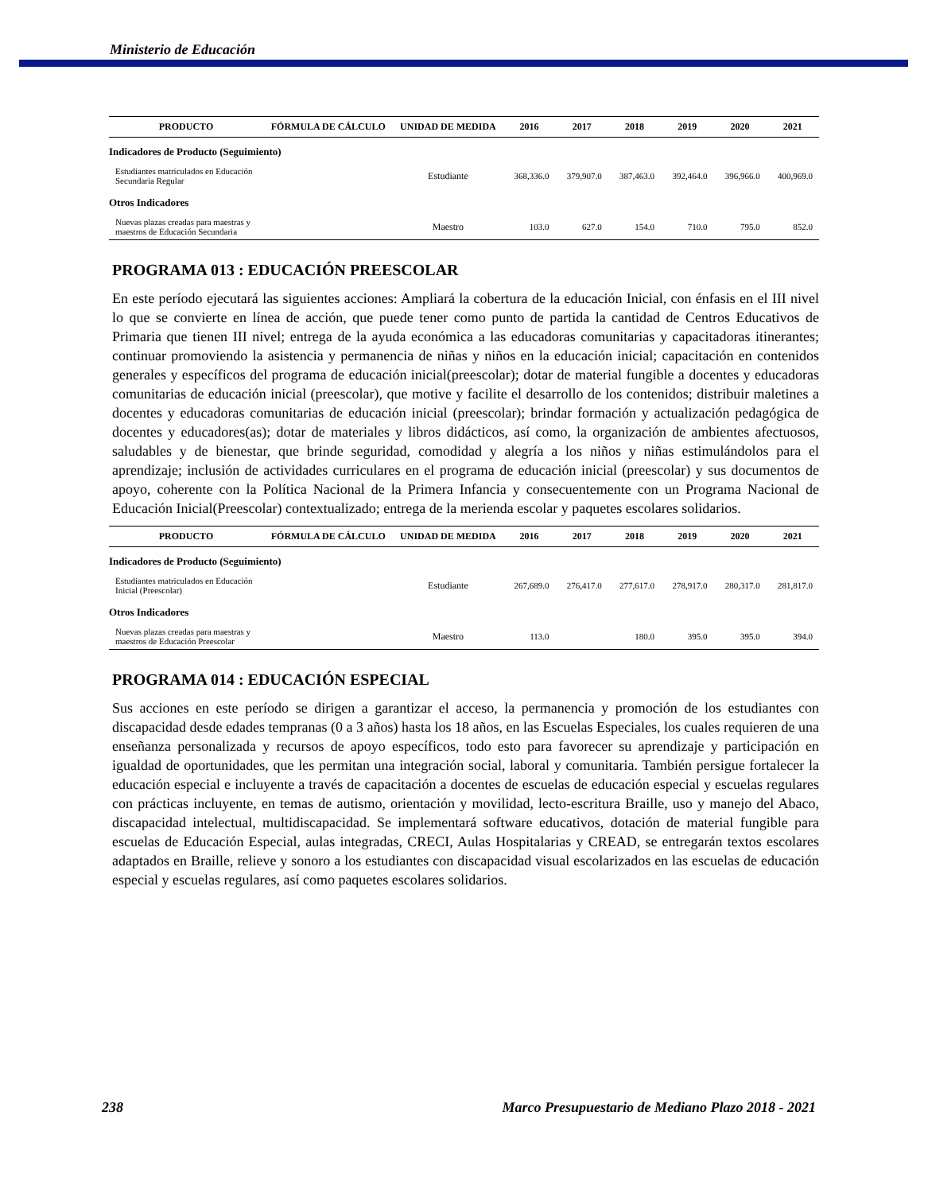Ministerio de Educación
| PRODUCTO | FÓRMULA DE CÁLCULO | UNIDAD DE MEDIDA | 2016 | 2017 | 2018 | 2019 | 2020 | 2021 |
| --- | --- | --- | --- | --- | --- | --- | --- | --- |
| Indicadores de Producto (Seguimiento) | | | | | | | | |
| Estudiantes matriculados en Educación Secundaria Regular | | Estudiante | 368,336.0 | 379,907.0 | 387,463.0 | 392,464.0 | 396,966.0 | 400,969.0 |
| Otros Indicadores | | | | | | | | |
| Nuevas plazas creadas para maestras y maestros de Educación Secundaria | | Maestro | 103.0 | 627.0 | 154.0 | 710.0 | 795.0 | 852.0 |
PROGRAMA 013 : EDUCACIÓN PREESCOLAR
En este período ejecutará las siguientes acciones: Ampliará la cobertura de la educación Inicial, con énfasis en el III nivel lo que se convierte en línea de acción, que puede tener como punto de partida la cantidad de Centros Educativos de Primaria que tienen III nivel; entrega de la ayuda económica a las educadoras comunitarias y capacitadoras itinerantes; continuar promoviendo la asistencia y permanencia de niñas y niños en la educación inicial; capacitación en contenidos generales y específicos del programa de educación inicial(preescolar); dotar de material fungible a docentes y educadoras comunitarias de educación inicial (preescolar), que motive y facilite el desarrollo de los contenidos; distribuir maletines a docentes y educadoras comunitarias de educación inicial (preescolar); brindar formación y actualización pedagógica de docentes y educadores(as); dotar de materiales y libros didácticos, así como, la organización de ambientes afectuosos, saludables y de bienestar, que brinde seguridad, comodidad y alegría a los niños y niñas estimulándolos para el aprendizaje; inclusión de actividades curriculares en el programa de educación inicial (preescolar) y sus documentos de apoyo, coherente con la Política Nacional de la Primera Infancia y consecuentemente con un Programa Nacional de Educación Inicial(Preescolar) contextualizado; entrega de la merienda escolar y paquetes escolares solidarios.
| PRODUCTO | FÓRMULA DE CÁLCULO | UNIDAD DE MEDIDA | 2016 | 2017 | 2018 | 2019 | 2020 | 2021 |
| --- | --- | --- | --- | --- | --- | --- | --- | --- |
| Indicadores de Producto (Seguimiento) | | | | | | | | |
| Estudiantes matriculados en Educación Inicial (Preescolar) | | Estudiante | 267,689.0 | 276,417.0 | 277,617.0 | 278,917.0 | 280,317.0 | 281,817.0 |
| Otros Indicadores | | | | | | | | |
| Nuevas plazas creadas para maestras y maestros de Educación Preescolar | | Maestro | 113.0 | | 180.0 | 395.0 | 395.0 | 394.0 |
PROGRAMA 014 : EDUCACIÓN ESPECIAL
Sus acciones en este período se dirigen a garantizar el acceso, la permanencia y promoción de los estudiantes con discapacidad desde edades tempranas (0 a 3 años) hasta los 18 años, en las Escuelas Especiales, los cuales requieren de una enseñanza personalizada y recursos de apoyo específicos, todo esto para favorecer su aprendizaje y participación en igualdad de oportunidades, que les permitan una integración social, laboral y comunitaria. También persigue fortalecer la educación especial e incluyente a través de capacitación a docentes de escuelas de educación especial y escuelas regulares con prácticas incluyente, en temas de autismo, orientación y movilidad, lecto-escritura Braille, uso y manejo del Abaco, discapacidad intelectual, multidiscapacidad. Se implementará software educativos, dotación de material fungible para escuelas de Educación Especial, aulas integradas, CRECI, Aulas Hospitalarias y CREAD, se entregarán textos escolares adaptados en Braille, relieve y sonoro a los estudiantes con discapacidad visual escolarizados en las escuelas de educación especial y escuelas regulares, así como paquetes escolares solidarios.
238 Marco Presupuestario de Mediano Plazo 2018 - 2021